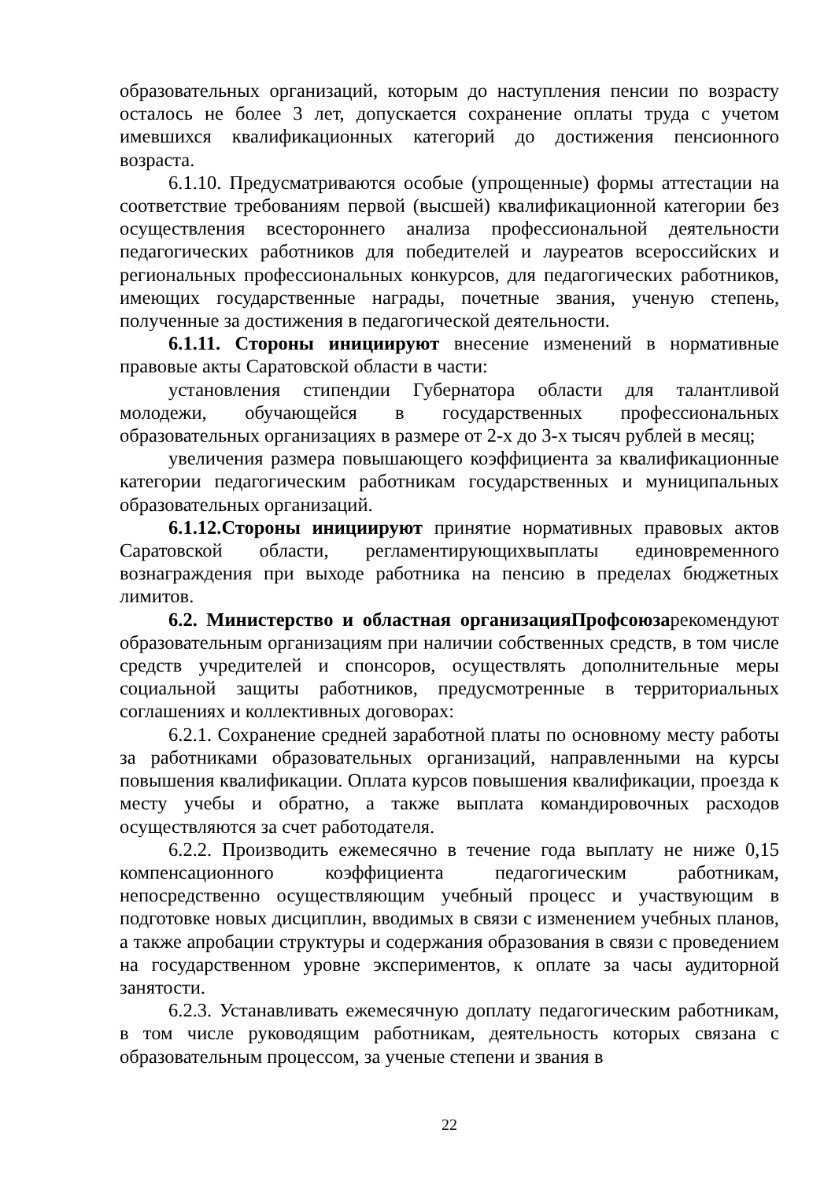образовательных организаций, которым до наступления пенсии по возрасту осталось не более 3 лет, допускается сохранение оплаты труда с учетом имевшихся квалификационных категорий до достижения пенсионного возраста.
6.1.10. Предусматриваются особые (упрощенные) формы аттестации на соответствие требованиям первой (высшей) квалификационной категории без осуществления всестороннего анализа профессиональной деятельности педагогических работников для победителей и лауреатов всероссийских и региональных профессиональных конкурсов, для педагогических работников, имеющих государственные награды, почетные звания, ученую степень, полученные за достижения в педагогической деятельности.
6.1.11. Стороны инициируют внесение изменений в нормативные правовые акты Саратовской области в части:
установления стипендии Губернатора области для талантливой молодежи, обучающейся в государственных профессиональных образовательных организациях в размере от 2-х до 3-х тысяч рублей в месяц;
увеличения размера повышающего коэффициента за квалификационные категории педагогическим работникам государственных и муниципальных образовательных организаций.
6.1.12.Стороны инициируют принятие нормативных правовых актов Саратовской области, регламентирующихвыплаты единовременного вознаграждения при выходе работника на пенсию в пределах бюджетных лимитов.
6.2. Министерство и областная организацияПрофсоюзарекомендуют образовательным организациям при наличии собственных средств, в том числе средств учредителей и спонсоров, осуществлять дополнительные меры социальной защиты работников, предусмотренные в территориальных соглашениях и коллективных договорах:
6.2.1. Сохранение средней заработной платы по основному месту работы за работниками образовательных организаций, направленными на курсы повышения квалификации. Оплата курсов повышения квалификации, проезда к месту учебы и обратно, а также выплата командировочных расходов осуществляются за счет работодателя.
6.2.2. Производить ежемесячно в течение года выплату не ниже 0,15 компенсационного коэффициента педагогическим работникам, непосредственно осуществляющим учебный процесс и участвующим в подготовке новых дисциплин, вводимых в связи с изменением учебных планов, а также апробации структуры и содержания образования в связи с проведением на государственном уровне экспериментов, к оплате за часы аудиторной занятости.
6.2.3. Устанавливать ежемесячную доплату педагогическим работникам, в том числе руководящим работникам, деятельность которых связана с образовательным процессом, за ученые степени и звания в
22